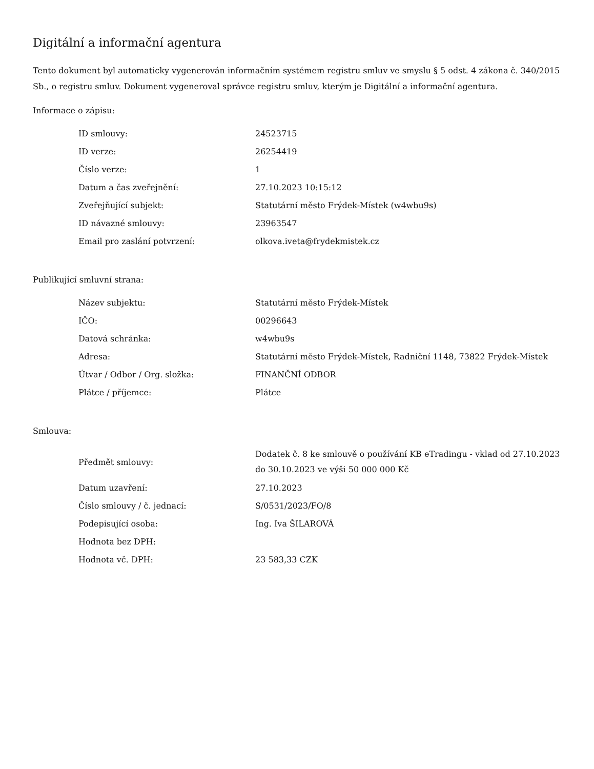Digitální a informační agentura
Tento dokument byl automaticky vygenerován informačním systémem registru smluv ve smyslu § 5 odst. 4 zákona č. 340/2015 Sb., o registru smluv. Dokument vygeneroval správce registru smluv, kterým je Digitální a informační agentura.
Informace o zápisu:
| ID smlouvy: | 24523715 |
| ID verze: | 26254419 |
| Číslo verze: | 1 |
| Datum a čas zveřejnění: | 27.10.2023 10:15:12 |
| Zveřejňující subjekt: | Statutární město Frýdek-Místek (w4wbu9s) |
| ID návazné smlouvy: | 23963547 |
| Email pro zaslání potvrzení: | olkova.iveta@frydekmistek.cz |
Publikující smluvní strana:
| Název subjektu: | Statutární město Frýdek-Místek |
| IČO: | 00296643 |
| Datová schránka: | w4wbu9s |
| Adresa: | Statutární město Frýdek-Místek, Radniční 1148, 73822 Frýdek-Místek |
| Útvar / Odbor / Org. složka: | FINANČNÍ ODBOR |
| Plátce / příjemce: | Plátce |
Smlouva:
| Předmět smlouvy: | Dodatek č. 8 ke smlouvě o používání KB eTradingu - vklad od 27.10.2023 do 30.10.2023 ve výši 50 000 000 Kč |
| Datum uzavření: | 27.10.2023 |
| Číslo smlouvy / č. jednací: | S/0531/2023/FO/8 |
| Podepisující osoba: | Ing. Iva ŠILAROVÁ |
| Hodnota bez DPH: | |
| Hodnota vč. DPH: | 23 583,33 CZK |